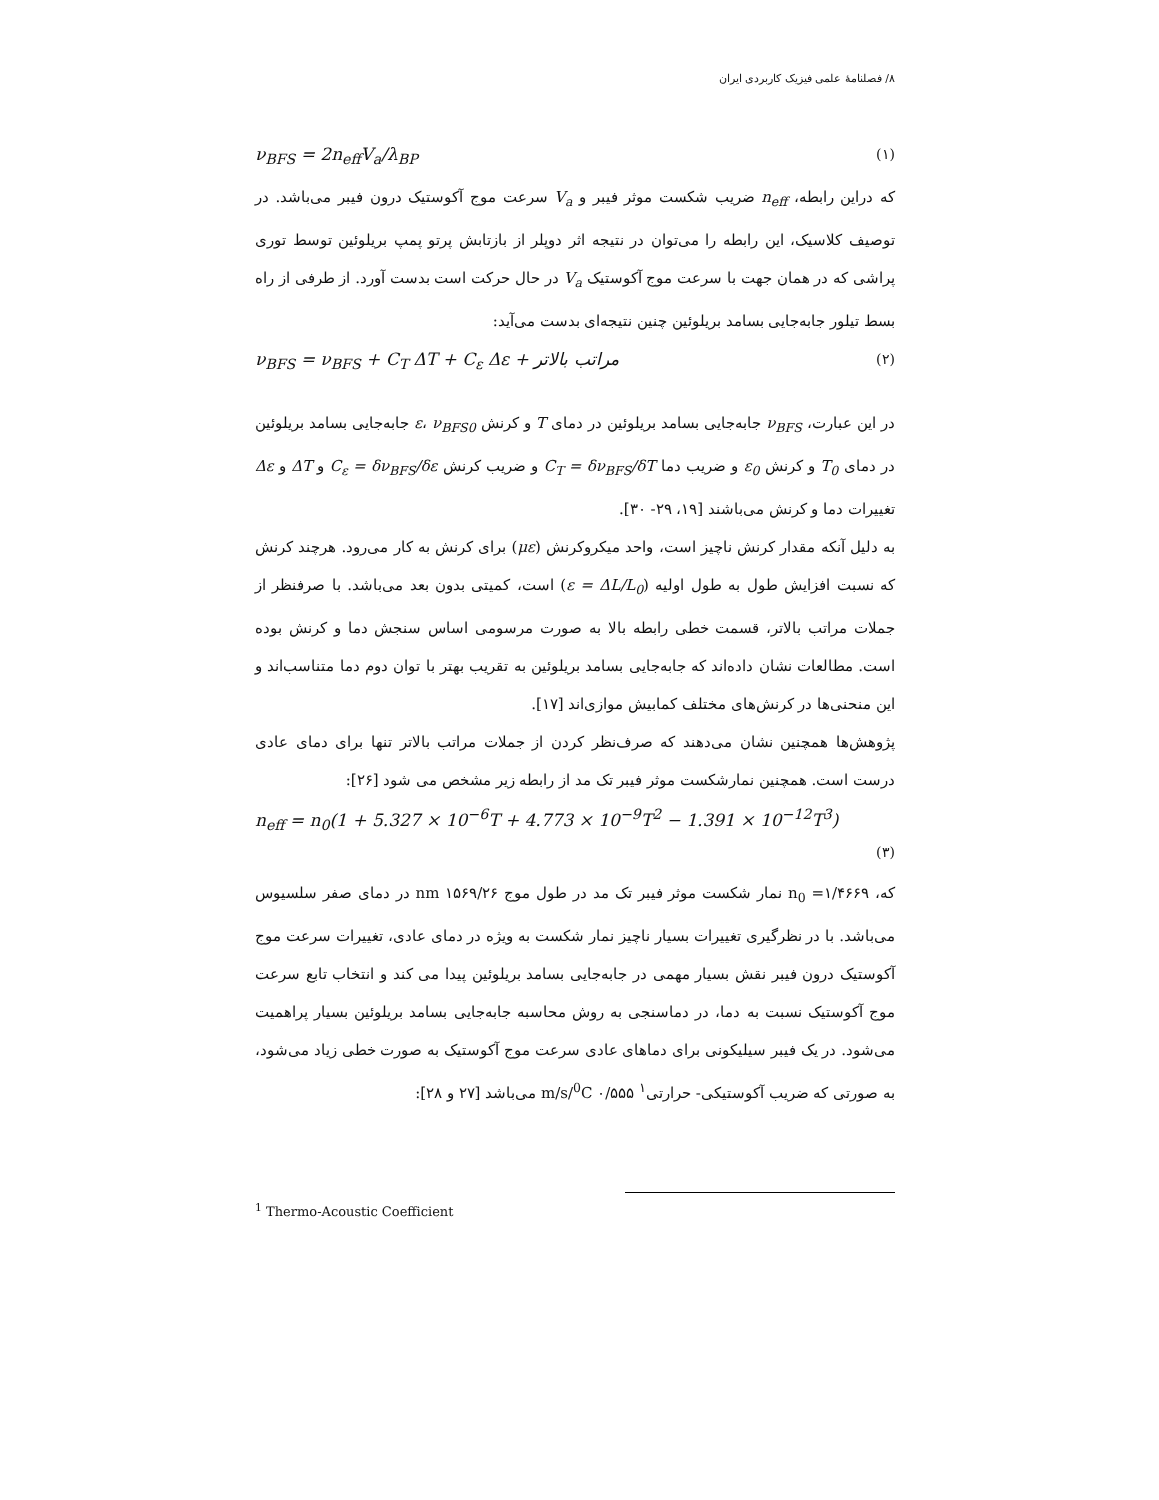۸/ فصلنامهٔ علمی فیزیک کاربردی ایران
ν<sub>BFS</sub> = 2n<sub>eff</sub>V<sub>a</sub>/λ<sub>BP</sub> (۱)
که دراین رابطه، n<sub>eff</sub> ضریب شکست موثر فیبر و V<sub>a</sub> سرعت موج آکوستیک درون فیبر می‌باشد. در توصیف کلاسیک، این رابطه را می‌توان در نتیجه اثر دوپلر از بازتابش پرتو پمپ بریلوئین توسط توری پراشی که در همان جهت با سرعت موج آکوستیک V<sub>a</sub> در حال حرکت است بدست آورد. از طرفی از راه بسط تیلور جابه‌جایی بسامد بریلوئین چنین نتیجه‌ای بدست می‌آید:
ν<sub>BFS</sub> = ν<sub>BFS</sub> + C<sub>T</sub> ΔT + C<sub>ε</sub> Δε + مراتب بالاتر (۲)
در این عبارت، ν<sub>BFS</sub> جابه‌جایی بسامد بریلوئین در دمای T و کرنش ε، ν<sub>BFS0</sub> جابه‌جایی بسامد بریلوئین در دمای T<sub>0</sub> و کرنش ε<sub>0</sub> و ضریب دما C<sub>T</sub> = δν<sub>BFS</sub>/δT و ضریب کرنش C<sub>ε</sub> = δν<sub>BFS</sub>/δε و ΔT و Δε تغییرات دما و کرنش می‌باشند [۱۹، ۲۹- ۳۰].
به دلیل آنکه مقدار کرنش ناچیز است، واحد میکروکرنش (με) برای کرنش به کار می‌رود. هرچند کرنش که نسبت افزایش طول به طول اولیه (ε = ΔL/L<sub>0</sub>) است، کمیتی بدون بعد می‌باشد. با صرفنظر از جملات مراتب بالاتر، قسمت خطی رابطه بالا به صورت مرسومی اساس سنجش دما و کرنش بوده است. مطالعات نشان داده‌اند که جابه‌جایی بسامد بریلوئین به تقریب بهتر با توان دوم دما متناسب‌اند و این منحنی‌ها در کرنش‌های مختلف کمابیش موازی‌اند [۱۷].
پژوهش‌ها همچنین نشان می‌دهند که صرف‌نظر کردن از جملات مراتب بالاتر تنها برای دمای عادی درست است. همچنین نمارشکست موثر فیبر تک مد از رابطه زیر مشخص می شود [۲۶]:
n<sub>eff</sub> = n<sub>0</sub>(1 + 5.327 × 10<sup>−6</sup>T + 4.773 × 10<sup>−9</sup>T<sup>2</sup> − 1.391 × 10<sup>−12</sup>T<sup>3</sup>)
(۳)
که، n<sub>0</sub> =۱/۴۶۶۹ نمار شکست موثر فیبر تک مد در طول موج nm ۱۵۶۹/۲۶ در دمای صفر سلسیوس می‌باشد. با در نظرگیری تغییرات بسیار ناچیز نمار شکست به ویژه در دمای عادی، تغییرات سرعت موج آکوستیک درون فیبر نقش بسیار مهمی در جابه‌جایی بسامد بریلوئین پیدا می کند و انتخاب تابع سرعت موج آکوستیک نسبت به دما، در دماسنجی به روش محاسبه جابه‌جایی بسامد بریلوئین بسیار پراهمیت می‌شود. در یک فیبر سیلیکونی برای دماهای عادی سرعت موج آکوستیک به صورت خطی زیاد می‌شود، به صورتی که ضریب آکوستیکی- حرارتی<sup>۱</sup> m/s/<sup>0</sup>C ۰/۵۵۵ می‌باشد [۲۷ و ۲۸]:
<sup>1</sup> Thermo-Acoustic Coefficient